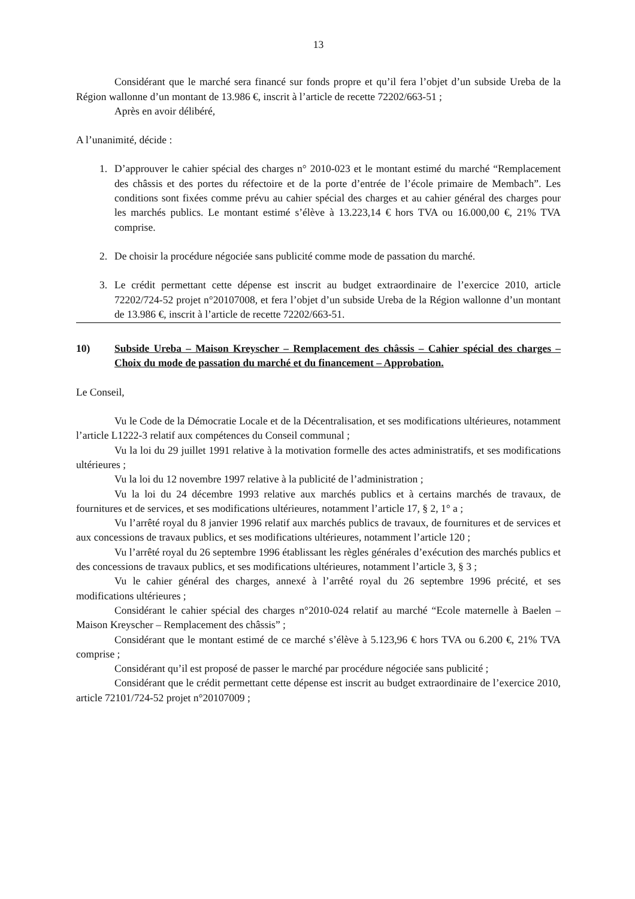13
Considérant que le marché sera financé sur fonds propre et qu’il fera l’objet d’un subside Ureba de la Région wallonne d’un montant de 13.986 €, inscrit à l’article de recette 72202/663-51 ;
Après en avoir délibéré,
A l’unanimité, décide :
1. D’approuver le cahier spécial des charges n° 2010-023 et le montant estimé du marché “Remplacement des châssis et des portes du réfectoire et de la porte d’entrée de l’école primaire de Membach”. Les conditions sont fixées comme prévu au cahier spécial des charges et au cahier général des charges pour les marchés publics. Le montant estimé s’élève à 13.223,14 € hors TVA ou 16.000,00 €, 21% TVA comprise.
2. De choisir la procédure négociée sans publicité comme mode de passation du marché.
3. Le crédit permettant cette dépense est inscrit au budget extraordinaire de l’exercice 2010, article 72202/724-52 projet n°20107008, et fera l’objet d’un subside Ureba de la Région wallonne d’un montant de 13.986 €, inscrit à l’article de recette 72202/663-51.
10) Subside Ureba – Maison Kreyscher – Remplacement des châssis – Cahier spécial des charges – Choix du mode de passation du marché et du financement – Approbation.
Le Conseil,
Vu le Code de la Démocratie Locale et de la Décentralisation, et ses modifications ultérieures, notamment l’article L1222-3 relatif aux compétences du Conseil communal ;
Vu la loi du 29 juillet 1991 relative à la motivation formelle des actes administratifs, et ses modifications ultérieures ;
Vu la loi du 12 novembre 1997 relative à la publicité de l’administration ;
Vu la loi du 24 décembre 1993 relative aux marchés publics et à certains marchés de travaux, de fournitures et de services, et ses modifications ultérieures, notamment l’article 17, § 2, 1° a ;
Vu l’arrêté royal du 8 janvier 1996 relatif aux marchés publics de travaux, de fournitures et de services et aux concessions de travaux publics, et ses modifications ultérieures, notamment l’article 120 ;
Vu l’arrêté royal du 26 septembre 1996 établissant les règles générales d’exécution des marchés publics et des concessions de travaux publics, et ses modifications ultérieures, notamment l’article 3, § 3 ;
Vu le cahier général des charges, annexé à l’arrêté royal du 26 septembre 1996 précité, et ses modifications ultérieures ;
Considérant le cahier spécial des charges n°2010-024 relatif au marché “Ecole maternelle à Baelen – Maison Kreyscher – Remplacement des châssis” ;
Considérant que le montant estimé de ce marché s’élève à 5.123,96 € hors TVA ou 6.200 €, 21% TVA comprise ;
Considérant qu’il est proposé de passer le marché par procédure négociée sans publicité ;
Considérant que le crédit permettant cette dépense est inscrit au budget extraordinaire de l’exercice 2010, article 72101/724-52 projet n°20107009 ;